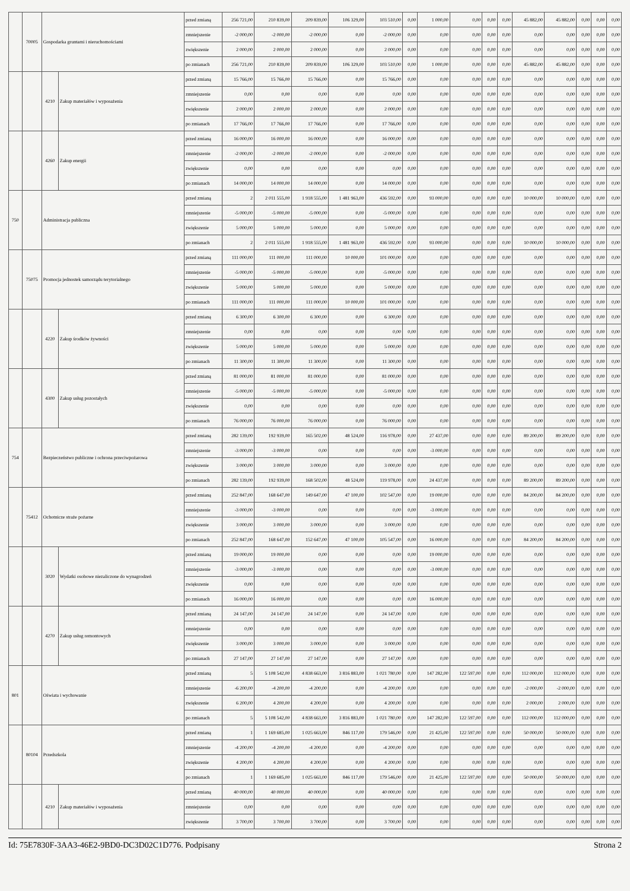| | 70005 | Gospodarka gruntami i nieruchomościami | | przed zmianą | 256 721,00 | 210 839,00 | 209 839,00 | 106 329,00 | 103 510,00 | 0,00 | 1 000,00 | 0,00 | 0,00 | 0,00 | 45 882,00 | 45 882,00 | 0,00 | 0,00 | 0,00 |
| | | | | zmniejszenie | -2 000,00 | -2 000,00 | -2 000,00 | 0,00 | -2 000,00 | 0,00 | 0,00 | 0,00 | 0,00 | 0,00 | 0,00 | 0,00 | 0,00 | 0,00 | 0,00 |
| | | | | zwiększenie | 2 000,00 | 2 000,00 | 2 000,00 | 0,00 | 2 000,00 | 0,00 | 0,00 | 0,00 | 0,00 | 0,00 | 0,00 | 0,00 | 0,00 | 0,00 | 0,00 |
| | | | | po zmianach | 256 721,00 | 210 839,00 | 209 839,00 | 106 329,00 | 103 510,00 | 0,00 | 1 000,00 | 0,00 | 0,00 | 0,00 | 45 882,00 | 45 882,00 | 0,00 | 0,00 | 0,00 |
| | | 4210 | Zakup materiałów i wyposażenia | przed zmianą | 15 766,00 | 15 766,00 | 15 766,00 | 0,00 | 15 766,00 | 0,00 | 0,00 | 0,00 | 0,00 | 0,00 | 0,00 | 0,00 | 0,00 | 0,00 | 0,00 |
| | | | | zmniejszenie | 0,00 | 0,00 | 0,00 | 0,00 | 0,00 | 0,00 | 0,00 | 0,00 | 0,00 | 0,00 | 0,00 | 0,00 | 0,00 | 0,00 | 0,00 |
| | | | | zwiększenie | 2 000,00 | 2 000,00 | 2 000,00 | 0,00 | 2 000,00 | 0,00 | 0,00 | 0,00 | 0,00 | 0,00 | 0,00 | 0,00 | 0,00 | 0,00 | 0,00 |
| | | | | po zmianach | 17 766,00 | 17 766,00 | 17 766,00 | 0,00 | 17 766,00 | 0,00 | 0,00 | 0,00 | 0,00 | 0,00 | 0,00 | 0,00 | 0,00 | 0,00 | 0,00 |
| | | 4260 | Zakup energii | przed zmianą | 16 000,00 | 16 000,00 | 16 000,00 | 0,00 | 16 000,00 | 0,00 | 0,00 | 0,00 | 0,00 | 0,00 | 0,00 | 0,00 | 0,00 | 0,00 | 0,00 |
| | | | | zmniejszenie | -2 000,00 | -2 000,00 | -2 000,00 | 0,00 | -2 000,00 | 0,00 | 0,00 | 0,00 | 0,00 | 0,00 | 0,00 | 0,00 | 0,00 | 0,00 | 0,00 |
| | | | | zwiększenie | 0,00 | 0,00 | 0,00 | 0,00 | 0,00 | 0,00 | 0,00 | 0,00 | 0,00 | 0,00 | 0,00 | 0,00 | 0,00 | 0,00 | 0,00 |
| | | | | po zmianach | 14 000,00 | 14 000,00 | 14 000,00 | 0,00 | 14 000,00 | 0,00 | 0,00 | 0,00 | 0,00 | 0,00 | 0,00 | 0,00 | 0,00 | 0,00 | 0,00 |
| 750 | | Administracja publiczna | | przed zmianą | 2 | 2 011 555,00 | 1 918 555,00 | 1 481 963,00 | 436 592,00 | 0,00 | 93 000,00 | 0,00 | 0,00 | 0,00 | 10 000,00 | 10 000,00 | 0,00 | 0,00 | 0,00 |
| | | | | zmniejszenie | -5 000,00 | -5 000,00 | -5 000,00 | 0,00 | -5 000,00 | 0,00 | 0,00 | 0,00 | 0,00 | 0,00 | 0,00 | 0,00 | 0,00 | 0,00 | 0,00 |
| | | | | zwiększenie | 5 000,00 | 5 000,00 | 5 000,00 | 0,00 | 5 000,00 | 0,00 | 0,00 | 0,00 | 0,00 | 0,00 | 0,00 | 0,00 | 0,00 | 0,00 | 0,00 |
| | | | | po zmianach | 2 | 2 011 555,00 | 1 918 555,00 | 1 481 963,00 | 436 592,00 | 0,00 | 93 000,00 | 0,00 | 0,00 | 0,00 | 10 000,00 | 10 000,00 | 0,00 | 0,00 | 0,00 |
| | 75075 | Promocja jednostek samorządu terytorialnego | | przed zmianą | 111 000,00 | 111 000,00 | 111 000,00 | 10 000,00 | 101 000,00 | 0,00 | 0,00 | 0,00 | 0,00 | 0,00 | 0,00 | 0,00 | 0,00 | 0,00 | 0,00 |
| | | | | zmniejszenie | -5 000,00 | -5 000,00 | -5 000,00 | 0,00 | -5 000,00 | 0,00 | 0,00 | 0,00 | 0,00 | 0,00 | 0,00 | 0,00 | 0,00 | 0,00 | 0,00 |
| | | | | zwiększenie | 5 000,00 | 5 000,00 | 5 000,00 | 0,00 | 5 000,00 | 0,00 | 0,00 | 0,00 | 0,00 | 0,00 | 0,00 | 0,00 | 0,00 | 0,00 | 0,00 |
| | | | | po zmianach | 111 000,00 | 111 000,00 | 111 000,00 | 10 000,00 | 101 000,00 | 0,00 | 0,00 | 0,00 | 0,00 | 0,00 | 0,00 | 0,00 | 0,00 | 0,00 | 0,00 |
| | | 4220 | Zakup środków żywności | przed zmianą | 6 300,00 | 6 300,00 | 6 300,00 | 0,00 | 6 300,00 | 0,00 | 0,00 | 0,00 | 0,00 | 0,00 | 0,00 | 0,00 | 0,00 | 0,00 | 0,00 |
| | | | | zmniejszenie | 0,00 | 0,00 | 0,00 | 0,00 | 0,00 | 0,00 | 0,00 | 0,00 | 0,00 | 0,00 | 0,00 | 0,00 | 0,00 | 0,00 | 0,00 |
| | | | | zwiększenie | 5 000,00 | 5 000,00 | 5 000,00 | 0,00 | 5 000,00 | 0,00 | 0,00 | 0,00 | 0,00 | 0,00 | 0,00 | 0,00 | 0,00 | 0,00 | 0,00 |
| | | | | po zmianach | 11 300,00 | 11 300,00 | 11 300,00 | 0,00 | 11 300,00 | 0,00 | 0,00 | 0,00 | 0,00 | 0,00 | 0,00 | 0,00 | 0,00 | 0,00 | 0,00 |
| | | 4300 | Zakup usług pozostałych | przed zmianą | 81 000,00 | 81 000,00 | 81 000,00 | 0,00 | 81 000,00 | 0,00 | 0,00 | 0,00 | 0,00 | 0,00 | 0,00 | 0,00 | 0,00 | 0,00 | 0,00 |
| | | | | zmniejszenie | -5 000,00 | -5 000,00 | -5 000,00 | 0,00 | -5 000,00 | 0,00 | 0,00 | 0,00 | 0,00 | 0,00 | 0,00 | 0,00 | 0,00 | 0,00 | 0,00 |
| | | | | zwiększenie | 0,00 | 0,00 | 0,00 | 0,00 | 0,00 | 0,00 | 0,00 | 0,00 | 0,00 | 0,00 | 0,00 | 0,00 | 0,00 | 0,00 | 0,00 |
| | | | | po zmianach | 76 000,00 | 76 000,00 | 76 000,00 | 0,00 | 76 000,00 | 0,00 | 0,00 | 0,00 | 0,00 | 0,00 | 0,00 | 0,00 | 0,00 | 0,00 | 0,00 |
| 754 | | Bezpieczeństwo publiczne i ochrona przeciwpożarowa | | przed zmianą | 282 139,00 | 192 939,00 | 165 502,00 | 48 524,00 | 116 978,00 | 0,00 | 27 437,00 | 0,00 | 0,00 | 0,00 | 89 200,00 | 89 200,00 | 0,00 | 0,00 | 0,00 |
| | | | | zmniejszenie | -3 000,00 | -3 000,00 | 0,00 | 0,00 | 0,00 | 0,00 | -3 000,00 | 0,00 | 0,00 | 0,00 | 0,00 | 0,00 | 0,00 | 0,00 | 0,00 |
| | | | | zwiększenie | 3 000,00 | 3 000,00 | 3 000,00 | 0,00 | 3 000,00 | 0,00 | 0,00 | 0,00 | 0,00 | 0,00 | 0,00 | 0,00 | 0,00 | 0,00 | 0,00 |
| | | | | po zmianach | 282 139,00 | 192 939,00 | 168 502,00 | 48 524,00 | 119 978,00 | 0,00 | 24 437,00 | 0,00 | 0,00 | 0,00 | 89 200,00 | 89 200,00 | 0,00 | 0,00 | 0,00 |
| | 75412 | Ochotnicze straże pożarne | | przed zmianą | 252 847,00 | 168 647,00 | 149 647,00 | 47 100,00 | 102 547,00 | 0,00 | 19 000,00 | 0,00 | 0,00 | 0,00 | 84 200,00 | 84 200,00 | 0,00 | 0,00 | 0,00 |
| | | | | zmniejszenie | -3 000,00 | -3 000,00 | 0,00 | 0,00 | 0,00 | 0,00 | -3 000,00 | 0,00 | 0,00 | 0,00 | 0,00 | 0,00 | 0,00 | 0,00 | 0,00 |
| | | | | zwiększenie | 3 000,00 | 3 000,00 | 3 000,00 | 0,00 | 3 000,00 | 0,00 | 0,00 | 0,00 | 0,00 | 0,00 | 0,00 | 0,00 | 0,00 | 0,00 | 0,00 |
| | | | | po zmianach | 252 847,00 | 168 647,00 | 152 647,00 | 47 100,00 | 105 547,00 | 0,00 | 16 000,00 | 0,00 | 0,00 | 0,00 | 84 200,00 | 84 200,00 | 0,00 | 0,00 | 0,00 |
| | | 3020 | Wydatki osobowe niezaliczone do wynagrodzeń | przed zmianą | 19 000,00 | 19 000,00 | 0,00 | 0,00 | 0,00 | 0,00 | 19 000,00 | 0,00 | 0,00 | 0,00 | 0,00 | 0,00 | 0,00 | 0,00 | 0,00 |
| | | | | zmniejszenie | -3 000,00 | -3 000,00 | 0,00 | 0,00 | 0,00 | 0,00 | -3 000,00 | 0,00 | 0,00 | 0,00 | 0,00 | 0,00 | 0,00 | 0,00 | 0,00 |
| | | | | zwiększenie | 0,00 | 0,00 | 0,00 | 0,00 | 0,00 | 0,00 | 0,00 | 0,00 | 0,00 | 0,00 | 0,00 | 0,00 | 0,00 | 0,00 | 0,00 |
| | | | | po zmianach | 16 000,00 | 16 000,00 | 0,00 | 0,00 | 0,00 | 0,00 | 16 000,00 | 0,00 | 0,00 | 0,00 | 0,00 | 0,00 | 0,00 | 0,00 | 0,00 |
| | | 4270 | Zakup usług remontowych | przed zmianą | 24 147,00 | 24 147,00 | 24 147,00 | 0,00 | 24 147,00 | 0,00 | 0,00 | 0,00 | 0,00 | 0,00 | 0,00 | 0,00 | 0,00 | 0,00 | 0,00 |
| | | | | zmniejszenie | 0,00 | 0,00 | 0,00 | 0,00 | 0,00 | 0,00 | 0,00 | 0,00 | 0,00 | 0,00 | 0,00 | 0,00 | 0,00 | 0,00 | 0,00 |
| | | | | zwiększenie | 3 000,00 | 3 000,00 | 3 000,00 | 0,00 | 3 000,00 | 0,00 | 0,00 | 0,00 | 0,00 | 0,00 | 0,00 | 0,00 | 0,00 | 0,00 | 0,00 |
| | | | | po zmianach | 27 147,00 | 27 147,00 | 27 147,00 | 0,00 | 27 147,00 | 0,00 | 0,00 | 0,00 | 0,00 | 0,00 | 0,00 | 0,00 | 0,00 | 0,00 | 0,00 |
| 801 | | Oświata i wychowanie | | przed zmianą | 5 | 5 108 542,00 | 4 838 663,00 | 3 816 883,00 | 1 021 780,00 | 0,00 | 147 282,00 | 122 597,00 | 0,00 | 0,00 | 112 000,00 | 112 000,00 | 0,00 | 0,00 | 0,00 |
| | | | | zmniejszenie | -6 200,00 | -4 200,00 | -4 200,00 | 0,00 | -4 200,00 | 0,00 | 0,00 | 0,00 | 0,00 | 0,00 | -2 000,00 | -2 000,00 | 0,00 | 0,00 | 0,00 |
| | | | | zwiększenie | 6 200,00 | 4 200,00 | 4 200,00 | 0,00 | 4 200,00 | 0,00 | 0,00 | 0,00 | 0,00 | 0,00 | 2 000,00 | 2 000,00 | 0,00 | 0,00 | 0,00 |
| | | | | po zmianach | 5 | 5 108 542,00 | 4 838 663,00 | 3 816 883,00 | 1 021 780,00 | 0,00 | 147 282,00 | 122 597,00 | 0,00 | 0,00 | 112 000,00 | 112 000,00 | 0,00 | 0,00 | 0,00 |
| | 80104 | Przedszkola | | przed zmianą | 1 | 1 169 685,00 | 1 025 663,00 | 846 117,00 | 179 546,00 | 0,00 | 21 425,00 | 122 597,00 | 0,00 | 0,00 | 50 000,00 | 50 000,00 | 0,00 | 0,00 | 0,00 |
| | | | | zmniejszenie | -4 200,00 | -4 200,00 | -4 200,00 | 0,00 | -4 200,00 | 0,00 | 0,00 | 0,00 | 0,00 | 0,00 | 0,00 | 0,00 | 0,00 | 0,00 | 0,00 |
| | | | | zwiększenie | 4 200,00 | 4 200,00 | 4 200,00 | 0,00 | 4 200,00 | 0,00 | 0,00 | 0,00 | 0,00 | 0,00 | 0,00 | 0,00 | 0,00 | 0,00 | 0,00 |
| | | | | po zmianach | 1 | 1 169 685,00 | 1 025 663,00 | 846 117,00 | 179 546,00 | 0,00 | 21 425,00 | 122 597,00 | 0,00 | 0,00 | 50 000,00 | 50 000,00 | 0,00 | 0,00 | 0,00 |
| | | 4210 | Zakup materiałów i wyposażenia | przed zmianą | 40 000,00 | 40 000,00 | 40 000,00 | 0,00 | 40 000,00 | 0,00 | 0,00 | 0,00 | 0,00 | 0,00 | 0,00 | 0,00 | 0,00 | 0,00 | 0,00 |
| | | | | zmniejszenie | 0,00 | 0,00 | 0,00 | 0,00 | 0,00 | 0,00 | 0,00 | 0,00 | 0,00 | 0,00 | 0,00 | 0,00 | 0,00 | 0,00 | 0,00 |
| | | | | zwiększenie | 3 700,00 | 3 700,00 | 3 700,00 | 0,00 | 3 700,00 | 0,00 | 0,00 | 0,00 | 0,00 | 0,00 | 0,00 | 0,00 | 0,00 | 0,00 | 0,00 |
Id: 75E7830F-3AA3-46E2-9BD0-DC3D02C1D776. Podpisany Strona 2